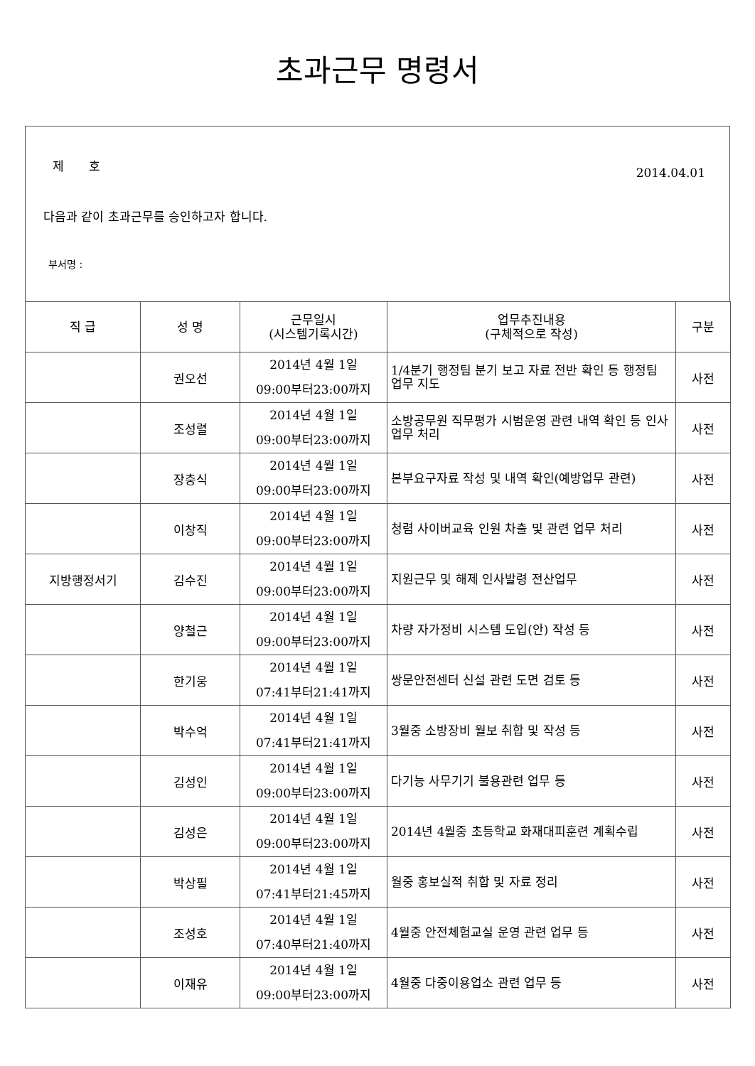초과근무 명령서
제 호
2014.04.01
다음과 같이 초과근무를 승인하고자 합니다.
부서명 :
| 직 급 | 성 명 | 근무일시 (시스템기록시간) | 업무추진내용 (구체적으로 작성) | 구분 |
| --- | --- | --- | --- | --- |
| | 권오선 | 2014년 4월 1일 09:00부터23:00까지 | 1/4분기 행정팀 분기 보고 자료 전반 확인 등 행정팀 업무 지도 | 사전 |
| | 조성렬 | 2014년 4월 1일 09:00부터23:00까지 | 소방공무원 직무평가 시범운영 관련 내역 확인 등 인사업무 처리 | 사전 |
| | 장충식 | 2014년 4월 1일 09:00부터23:00까지 | 본부요구자료 작성 및 내역 확인(예방업무 관련) | 사전 |
| | 이창직 | 2014년 4월 1일 09:00부터23:00까지 | 청렴 사이버교육 인원 차출 및 관련 업무 처리 | 사전 |
| 지방행정서기 | 김수진 | 2014년 4월 1일 09:00부터23:00까지 | 지원근무 및 해제 인사발령 전산업무 | 사전 |
| | 양철근 | 2014년 4월 1일 09:00부터23:00까지 | 차량 자가정비 시스템 도입(안) 작성 등 | 사전 |
| | 한기웅 | 2014년 4월 1일 07:41부터21:41까지 | 쌍문안전센터 신설 관련 도면 검토 등 | 사전 |
| | 박수억 | 2014년 4월 1일 07:41부터21:41까지 | 3월중 소방장비 월보 취합 및 작성 등 | 사전 |
| | 김성인 | 2014년 4월 1일 09:00부터23:00까지 | 다기능 사무기기 불용관련 업무 등 | 사전 |
| | 김성은 | 2014년 4월 1일 09:00부터23:00까지 | 2014년 4월중 초등학교 화재대피훈련 계획수립 | 사전 |
| | 박상필 | 2014년 4월 1일 07:41부터21:45까지 | 월중 홍보실적 취합 및 자료 정리 | 사전 |
| | 조성호 | 2014년 4월 1일 07:40부터21:40까지 | 4월중 안전체험교실 운영 관련 업무 등 | 사전 |
| | 이재유 | 2014년 4월 1일 09:00부터23:00까지 | 4월중 다중이용업소 관련 업무 등 | 사전 |